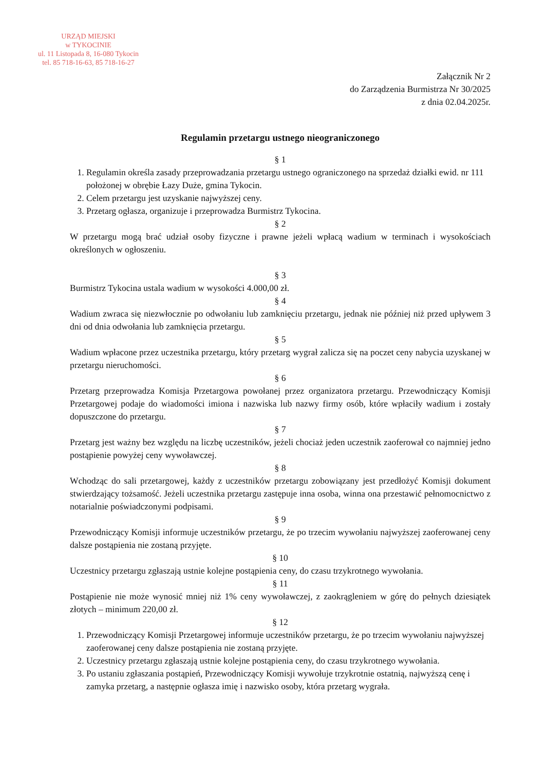URZĄD MIEJSKI
w TYKOCINIE
ul. 11 Listopada 8, 16-080 Tykocin
tel. 85 718-16-63, 85 718-16-27
Załącznik Nr 2
do Zarządzenia Burmistrza Nr 30/2025
z dnia 02.04.2025r.
Regulamin przetargu ustnego nieograniczonego
§ 1
1. Regulamin określa zasady przeprowadzania przetargu ustnego ograniczonego na sprzedaż działki ewid. nr 111 położonej w obrębie Łazy Duże, gmina Tykocin.
2. Celem przetargu jest uzyskanie najwyższej ceny.
3. Przetarg ogłasza, organizuje i przeprowadza Burmistrz Tykocina.
§ 2
W przetargu mogą brać udział osoby fizyczne i prawne jeżeli wpłacą wadium w terminach i wysokościach określonych w ogłoszeniu.
§ 3
Burmistrz Tykocina ustala wadium w wysokości 4.000,00 zł.
§ 4
Wadium zwraca się niezwłocznie po odwołaniu lub zamknięciu przetargu, jednak nie później niż przed upływem 3 dni od dnia odwołania lub zamknięcia przetargu.
§ 5
Wadium wpłacone przez uczestnika przetargu, który przetarg wygrał zalicza się na poczet ceny nabycia uzyskanej w przetargu nieruchomości.
§ 6
Przetarg przeprowadza Komisja Przetargowa powołanej przez organizatora przetargu. Przewodniczący Komisji Przetargowej podaje do wiadomości imiona i nazwiska lub nazwy firmy osób, które wpłaciły wadium i zostały dopuszczone do przetargu.
§ 7
Przetarg jest ważny bez względu na liczbę uczestników, jeżeli chociaż jeden uczestnik zaoferował co najmniej jedno postąpienie powyżej ceny wywoławczej.
§ 8
Wchodząc do sali przetargowej, każdy z uczestników przetargu zobowiązany jest przedłożyć Komisji dokument stwierdzający tożsamość. Jeżeli uczestnika przetargu zastępuje inna osoba, winna ona przestawić pełnomocnictwo z notarialnie poświadczonymi podpisami.
§ 9
Przewodniczący Komisji informuje uczestników przetargu, że po trzecim wywołaniu najwyższej zaoferowanej ceny dalsze postąpienia nie zostaną przyjęte.
§ 10
Uczestnicy przetargu zgłaszają ustnie kolejne postąpienia ceny, do czasu trzykrotnego wywołania.
§ 11
Postąpienie nie może wynosić mniej niż 1% ceny wywoławczej, z zaokrągleniem w górę do pełnych dziesiątek złotych – minimum 220,00 zł.
§ 12
1. Przewodniczący Komisji Przetargowej informuje uczestników przetargu, że po trzecim wywołaniu najwyższej zaoferowanej ceny dalsze postąpienia nie zostaną przyjęte.
2. Uczestnicy przetargu zgłaszają ustnie kolejne postąpienia ceny, do czasu trzykrotnego wywołania.
3. Po ustaniu zgłaszania postąpień, Przewodniczący Komisji wywołuje trzykrotnie ostatnią, najwyższą cenę i zamyka przetarg, a następnie ogłasza imię i nazwisko osoby, która przetarg wygrała.